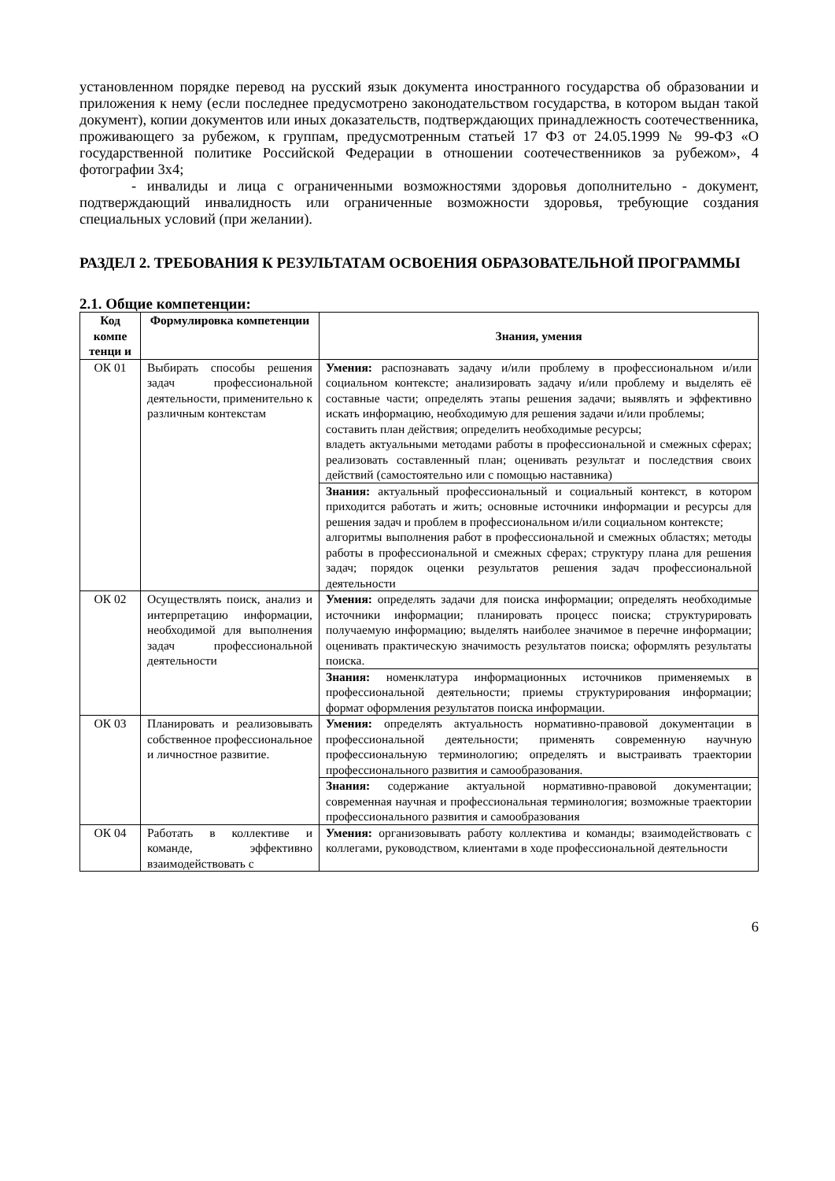установленном порядке перевод на русский язык документа иностранного государства об образовании и приложения к нему (если последнее предусмотрено законодательством государства, в котором выдан такой документ), копии документов или иных доказательств, подтверждающих принадлежность соотечественника, проживающего за рубежом, к группам, предусмотренным статьей 17 ФЗ от 24.05.1999 № 99-ФЗ «О государственной политике Российской Федерации в отношении соотечественников за рубежом», 4 фотографии 3х4;
- инвалиды и лица с ограниченными возможностями здоровья дополнительно - документ, подтверждающий инвалидность или ограниченные возможности здоровья, требующие создания специальных условий (при желании).
РАЗДЕЛ 2. ТРЕБОВАНИЯ К РЕЗУЛЬТАТАМ ОСВОЕНИЯ ОБРАЗОВАТЕЛЬНОЙ ПРОГРАММЫ
2.1. Общие компетенции:
| Код компе тенци и | Формулировка компетенции | Знания, умения |
| --- | --- | --- |
| ОК 01 | Выбирать способы решения задач профессиональной деятельности, применительно к различным контекстам | Умения: распознавать задачу и/или проблему в профессиональном и/или социальном контексте; анализировать задачу и/или проблему и выделять её составные части; определять этапы решения задачи; выявлять и эффективно искать информацию, необходимую для решения задачи и/или проблемы; составить план действия; определить необходимые ресурсы; владеть актуальными методами работы в профессиональной и смежных сферах; реализовать составленный план; оценивать результат и последствия своих действий (самостоятельно или с помощью наставника) |
| | | Знания: актуальный профессиональный и социальный контекст, в котором приходится работать и жить; основные источники информации и ресурсы для решения задач и проблем в профессиональном и/или социальном контексте; алгоритмы выполнения работ в профессиональной и смежных областях; методы работы в профессиональной и смежных сферах; структуру плана для решения задач; порядок оценки результатов решения задач профессиональной деятельности |
| ОК 02 | Осуществлять поиск, анализ и интерпретацию информации, необходимой для выполнения задач профессиональной деятельности | Умения: определять задачи для поиска информации; определять необходимые источники информации; планировать процесс поиска; структурировать получаемую информацию; выделять наиболее значимое в перечне информации; оценивать практическую значимость результатов поиска; оформлять результаты поиска. |
| | | Знания: номенклатура информационных источников применяемых в профессиональной деятельности; приемы структурирования информации; формат оформления результатов поиска информации. |
| ОК 03 | Планировать и реализовывать собственное профессиональное и личностное развитие. | Умения: определять актуальность нормативно-правовой документации в профессиональной деятельности; применять современную научную профессиональную терминологию; определять и выстраивать траектории профессионального развития и самообразования. |
| | | Знания: содержание актуальной нормативно-правовой документации; современная научная и профессиональная терминология; возможные траектории профессионального развития и самообразования |
| ОК 04 | Работать в коллективе и команде, эффективно взаимодействовать с | Умения: организовывать работу коллектива и команды; взаимодействовать с коллегами, руководством, клиентами в ходе профессиональной деятельности |
6